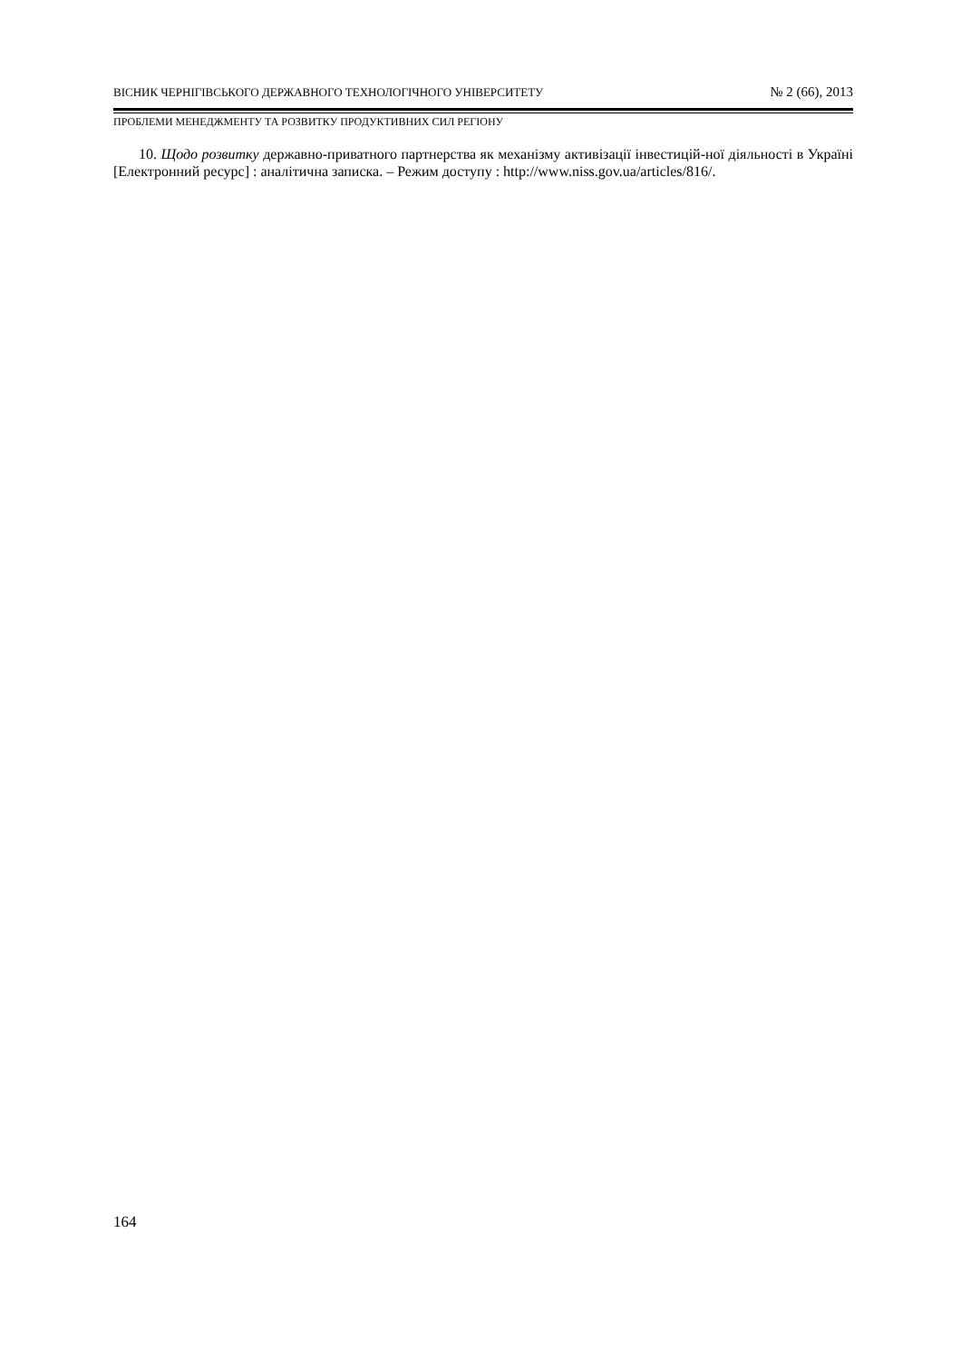ВІСНИК ЧЕРНІГІВСЬКОГО ДЕРЖАВНОГО ТЕХНОЛОГІЧНОГО УНІВЕРСИТЕТУ № 2 (66), 2013
ПРОБЛЕМИ МЕНЕДЖМЕНТУ ТА РОЗВИТКУ ПРОДУКТИВНИХ СИЛ РЕГІОНУ
10. Щодо розвитку державно-приватного партнерства як механізму активізації інвестицій-ної діяльності в Україні [Електронний ресурс] : аналітична записка. – Режим доступу : http://www.niss.gov.ua/articles/816/.
164